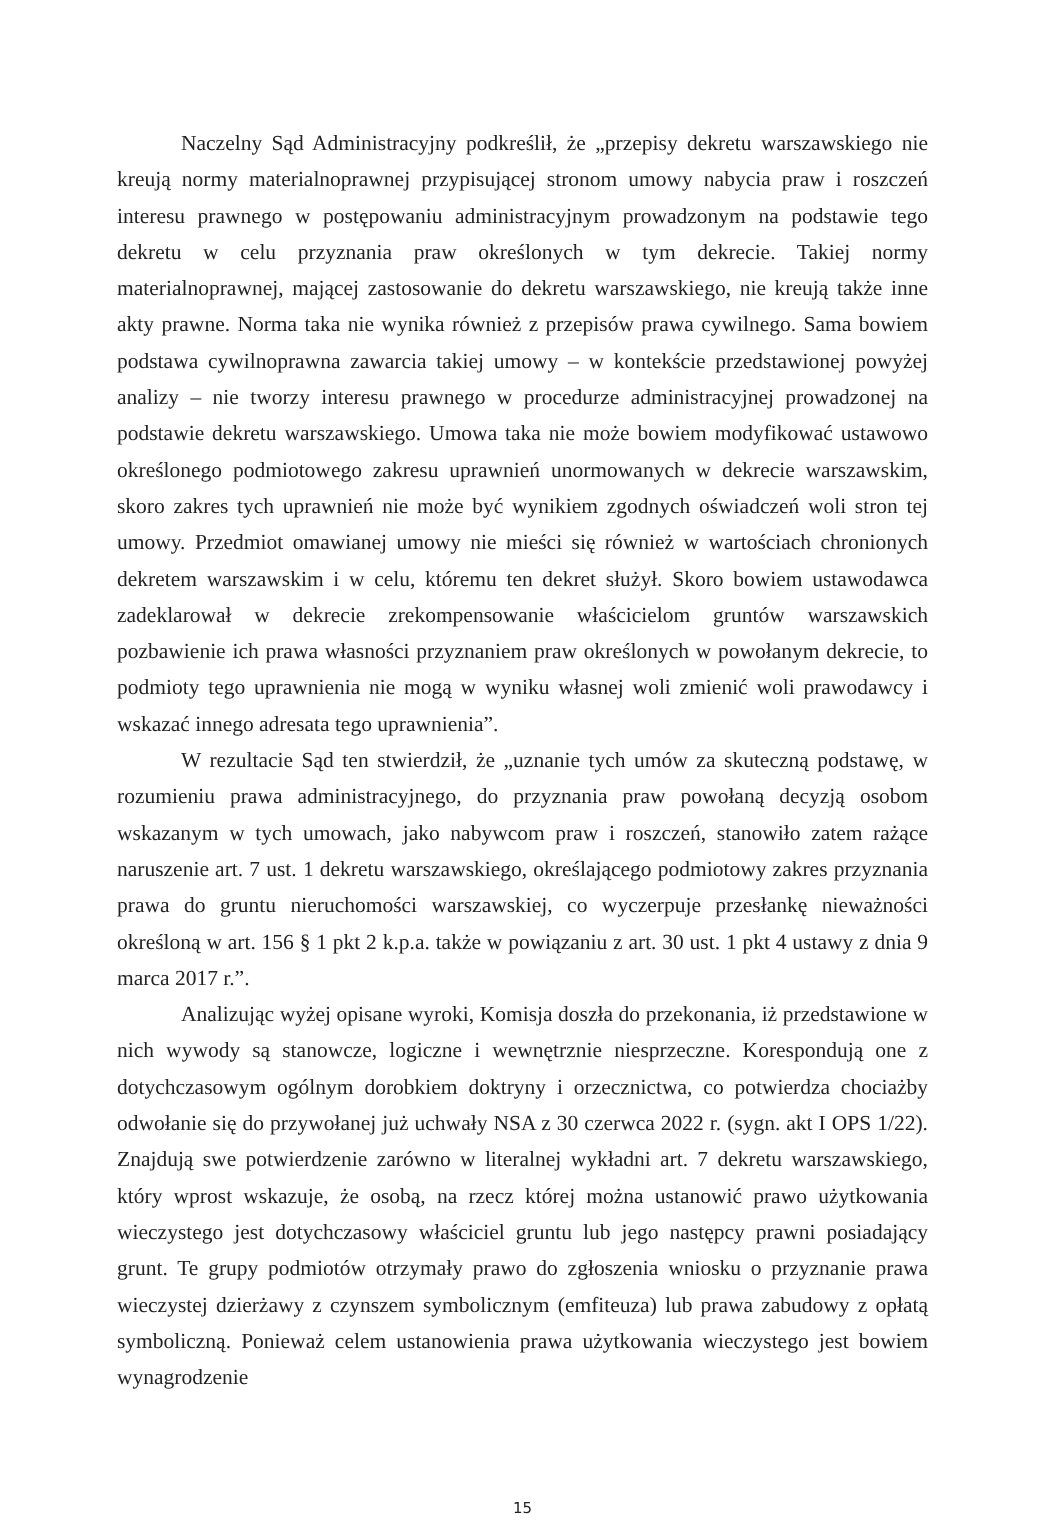Naczelny Sąd Administracyjny podkreślił, że „przepisy dekretu warszawskiego nie kreują normy materialnoprawnej przypisującej stronom umowy nabycia praw i roszczeń interesu prawnego w postępowaniu administracyjnym prowadzonym na podstawie tego dekretu w celu przyznania praw określonych w tym dekrecie. Takiej normy materialnoprawnej, mającej zastosowanie do dekretu warszawskiego, nie kreują także inne akty prawne. Norma taka nie wynika również z przepisów prawa cywilnego. Sama bowiem podstawa cywilnoprawna zawarcia takiej umowy – w kontekście przedstawionej powyżej analizy – nie tworzy interesu prawnego w procedurze administracyjnej prowadzonej na podstawie dekretu warszawskiego. Umowa taka nie może bowiem modyfikować ustawowo określonego podmiotowego zakresu uprawnień unormowanych w dekrecie warszawskim, skoro zakres tych uprawnień nie może być wynikiem zgodnych oświadczeń woli stron tej umowy. Przedmiot omawianej umowy nie mieści się również w wartościach chronionych dekretem warszawskim i w celu, któremu ten dekret służył. Skoro bowiem ustawodawca zadeklarował w dekrecie zrekompensowanie właścicielom gruntów warszawskich pozbawienie ich prawa własności przyznaniem praw określonych w powołanym dekrecie, to podmioty tego uprawnienia nie mogą w wyniku własnej woli zmienić woli prawodawcy i wskazać innego adresata tego uprawnienia”.
W rezultacie Sąd ten stwierdził, że „uznanie tych umów za skuteczną podstawę, w rozumieniu prawa administracyjnego, do przyznania praw powołaną decyzją osobom wskazanym w tych umowach, jako nabywcom praw i roszczeń, stanowiło zatem rażące naruszenie art. 7 ust. 1 dekretu warszawskiego, określającego podmiotowy zakres przyznania prawa do gruntu nieruchomości warszawskiej, co wyczerpuje przesłankę nieważności określoną w art. 156 § 1 pkt 2 k.p.a. także w powiązaniu z art. 30 ust. 1 pkt 4 ustawy z dnia 9 marca 2017 r.”.
Analizując wyżej opisane wyroki, Komisja doszła do przekonania, iż przedstawione w nich wywody są stanowcze, logiczne i wewnętrznie niesprzeczne. Korespondują one z dotychczasowym ogólnym dorobkiem doktryny i orzecznictwa, co potwierdza chociażby odwołanie się do przywołanej już uchwały NSA z 30 czerwca 2022 r. (sygn. akt I OPS 1/22). Znajdują swe potwierdzenie zarówno w literalnej wykładni art. 7 dekretu warszawskiego, który wprost wskazuje, że osobą, na rzecz której można ustanowić prawo użytkowania wieczystego jest dotychczasowy właściciel gruntu lub jego następcy prawni posiadający grunt. Te grupy podmiotów otrzymały prawo do zgłoszenia wniosku o przyznanie prawa wieczystej dzierżawy z czynszem symbolicznym (emfiteuza) lub prawa zabudowy z opłatą symboliczną. Ponieważ celem ustanowienia prawa użytkowania wieczystego jest bowiem wynagrodzenie
15